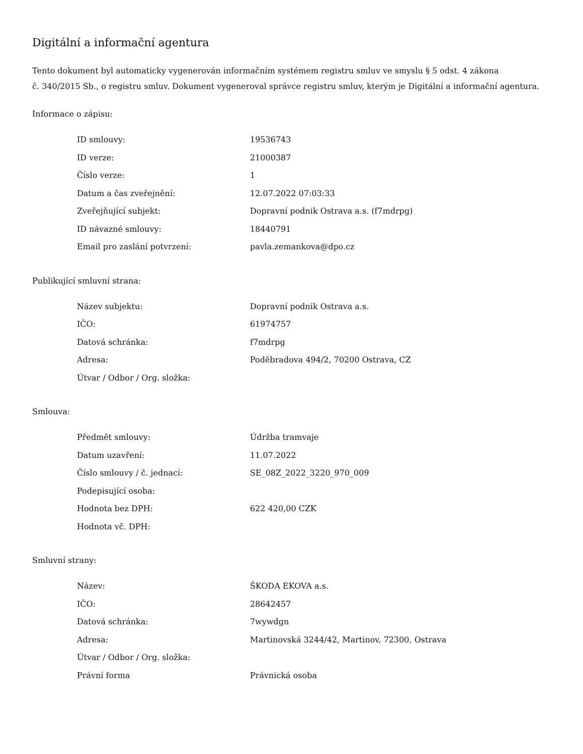Digitální a informační agentura
Tento dokument byl automaticky vygenerován informačním systémem registru smluv ve smyslu § 5 odst. 4 zákona
č. 340/2015 Sb., o registru smluv. Dokument vygeneroval správce registru smluv, kterým je Digitální a informační agentura.
Informace o zápisu:
| ID smlouvy: | 19536743 |
| ID verze: | 21000387 |
| Číslo verze: | 1 |
| Datum a čas zveřejnění: | 12.07.2022 07:03:33 |
| Zveřejňující subjekt: | Dopravní podnik Ostrava a.s. (f7mdrpg) |
| ID návazné smlouvy: | 18440791 |
| Email pro zaslání potvrzení: | pavla.zemankova@dpo.cz |
Publikující smluvní strana:
| Název subjektu: | Dopravní podnik Ostrava a.s. |
| IČO: | 61974757 |
| Datová schránka: | f7mdrpg |
| Adresa: | Poděbradova 494/2, 70200 Ostrava, CZ |
| Útvar / Odbor / Org. složka: | |
Smlouva:
| Předmět smlouvy: | Údržba tramvaje |
| Datum uzavření: | 11.07.2022 |
| Číslo smlouvy / č. jednací: | SE_08Z_2022_3220_970_009 |
| Podepisující osoba: | |
| Hodnota bez DPH: | 622 420,00 CZK |
| Hodnota vč. DPH: | |
Smluvní strany:
| Název: | ŠKODA EKOVA a.s. |
| IČO: | 28642457 |
| Datová schránka: | 7wywdgn |
| Adresa: | Martinovská 3244/42, Martinov, 72300, Ostrava |
| Útvar / Odbor / Org. složka: | |
| Právní forma | Právnická osoba |